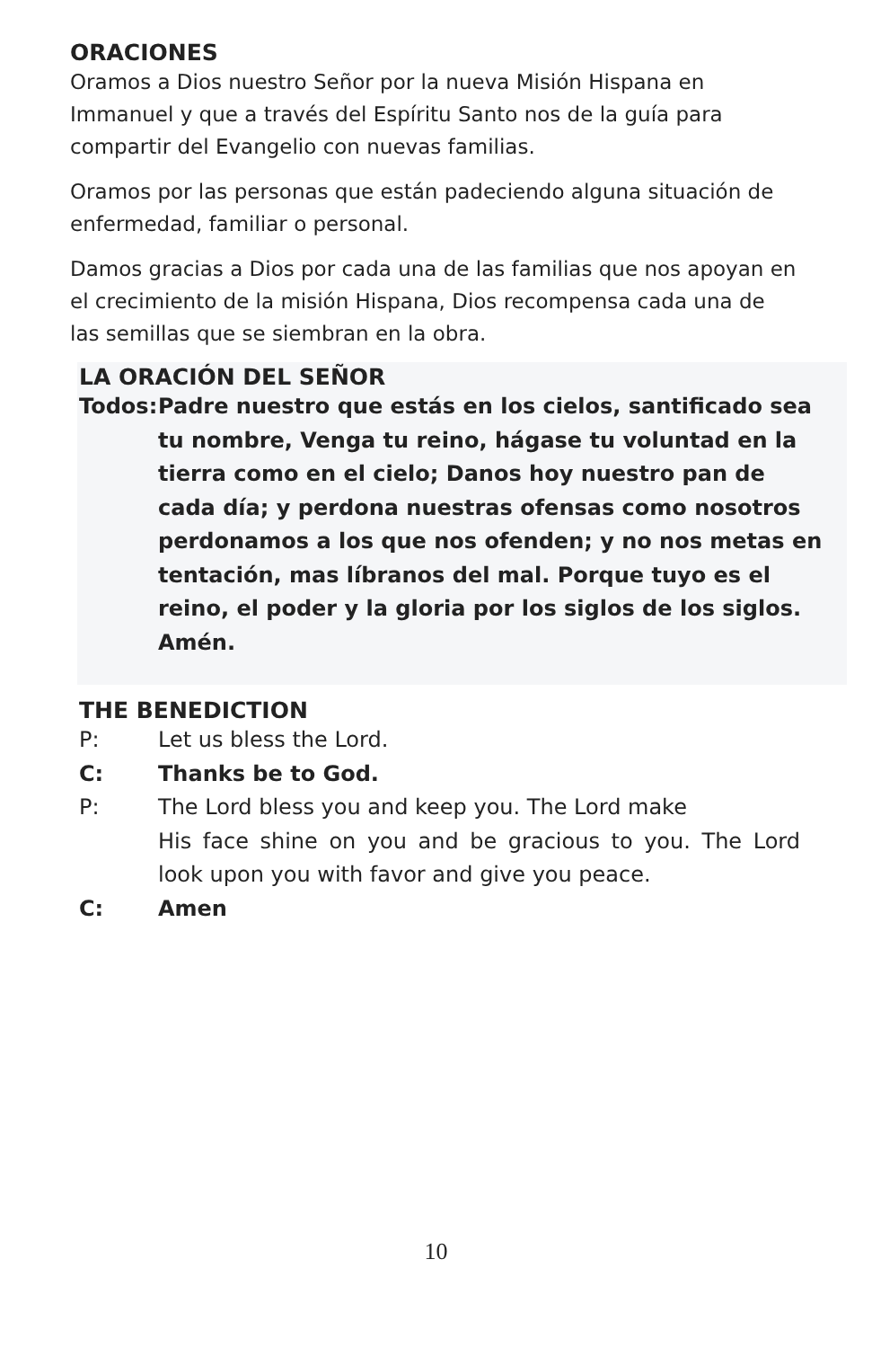ORACIONES
Oramos a Dios nuestro Señor por la nueva Misión Hispana en Immanuel y que a través del Espíritu Santo nos de la guía para compartir del Evangelio con nuevas familias.
Oramos por las personas que están padeciendo alguna situación de enfermedad, familiar o personal.
Damos gracias a Dios por cada una de las familias que nos apoyan en el crecimiento de la misión Hispana, Dios recompensa cada una de las semillas que se siembran en la obra.
LA ORACIÓN DEL SEÑOR
Todos: Padre nuestro que estás en los cielos, santificado sea tu nombre, Venga tu reino, hágase tu voluntad en la tierra como en el cielo; Danos hoy nuestro pan de cada día; y perdona nuestras ofensas como nosotros perdonamos a los que nos ofenden; y no nos metas en tentación, mas líbranos del mal. Porque tuyo es el reino, el poder y la gloria por los siglos de los siglos. Amén.
THE BENEDICTION
P: Let us bless the Lord.
C: Thanks be to God.
P: The Lord bless you and keep you. The Lord make
His face shine on you and be gracious to you. The Lord look upon you with favor and give you peace.
C: Amen
10